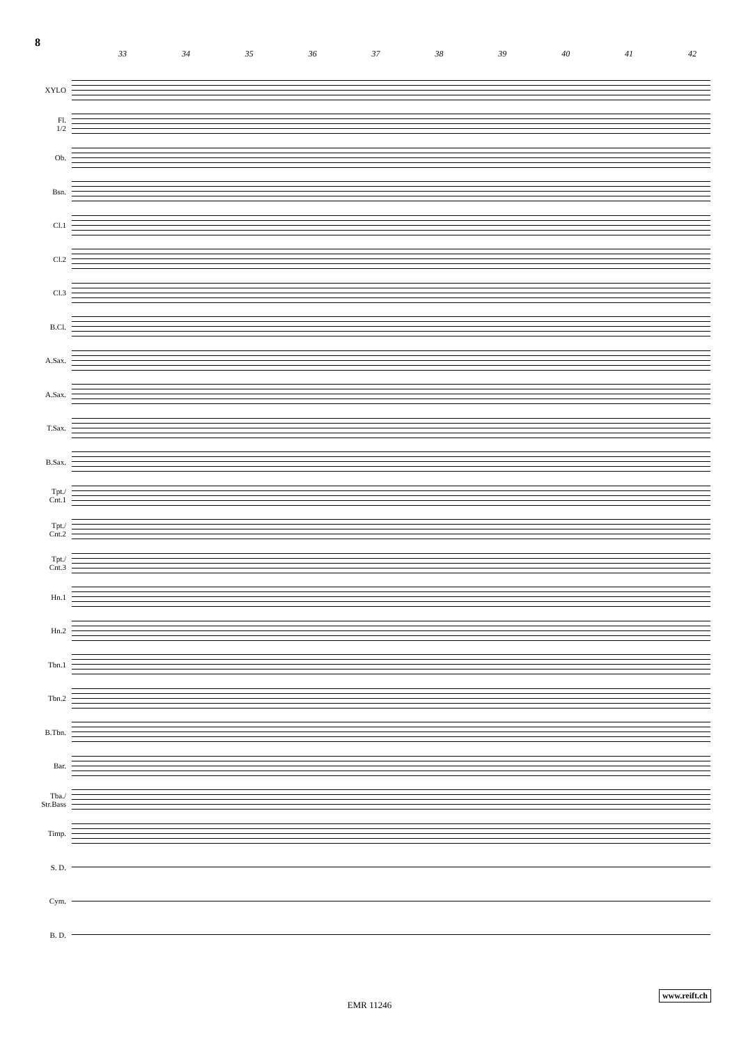8
33 34 35 36 37 38 39 40 41 42
XYLO
Fl.
1/2
Ob.
Bsn.
Cl.1
Cl.2
Cl.3
B.Cl.
A.Sax.
A.Sax.
T.Sax.
B.Sax.
Tpt./
Cnt.1
Tpt./
Cnt.2
Tpt./
Cnt.3
Hn.1
Hn.2
Tbn.1
Tbn.2
B.Tbn.
Bar.
Tba./
Str.Bass
Timp.
S. D.
Cym.
B. D.
www.reift.ch
EMR 11246